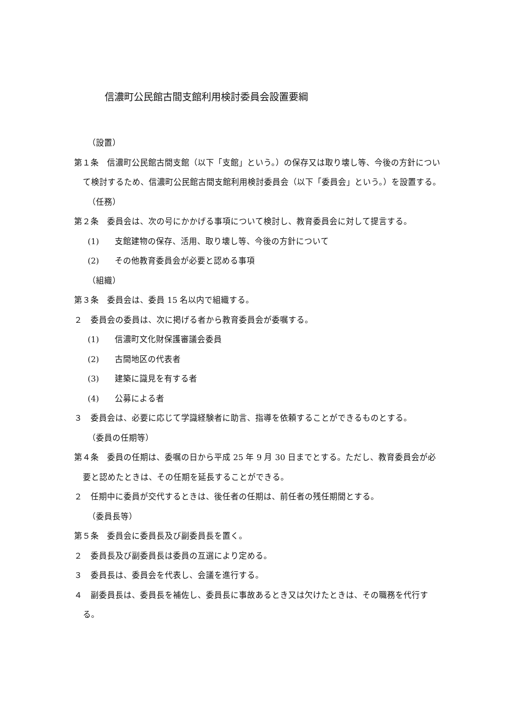信濃町公民館古間支館利用検討委員会設置要綱
（設置）
第１条　信濃町公民館古間支館（以下「支館」という。）の保存又は取り壊し等、今後の方針について検討するため、信濃町公民館古間支館利用検討委員会（以下「委員会」という。）を設置する。
（任務）
第２条　委員会は、次の号にかかげる事項について検討し、教育委員会に対して提言する。
(1) 支館建物の保存、活用、取り壊し等、今後の方針について
(2) その他教育委員会が必要と認める事項
（組織）
第３条　委員会は、委員 15 名以内で組織する。
２　委員会の委員は、次に掲げる者から教育委員会が委嘱する。
(1) 信濃町文化財保護審議会委員
(2) 古間地区の代表者
(3) 建築に識見を有する者
(4) 公募による者
３　委員会は、必要に応じて学識経験者に助言、指導を依頼することができるものとする。
（委員の任期等）
第４条　委員の任期は、委嘱の日から平成 25 年 9 月 30 日までとする。ただし、教育委員会が必要と認めたときは、その任期を延長することができる。
２　任期中に委員が交代するときは、後任者の任期は、前任者の残任期間とする。
（委員長等）
第５条　委員会に委員長及び副委員長を置く。
２　委員長及び副委員長は委員の互選により定める。
３　委員長は、委員会を代表し、会議を進行する。
４　副委員長は、委員長を補佐し、委員長に事故あるとき又は欠けたときは、その職務を代行する。